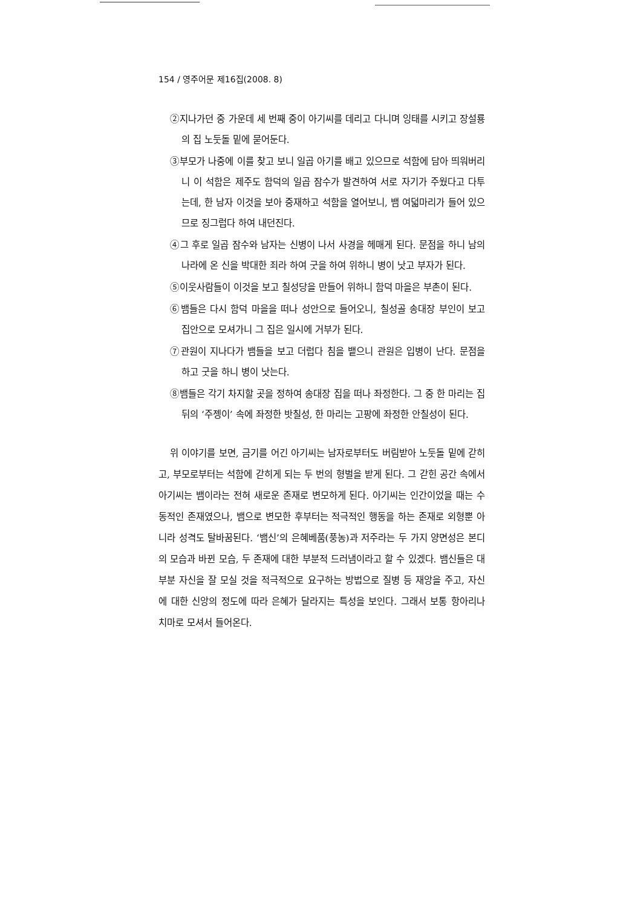154 / 영주어문 제16집(2008. 8)
②지나가던 중 가운데 세 번째 중이 아기씨를 데리고 다니며 잉태를 시키고 장설룡의 집 노둣돌 밑에 묻어둔다.
③부모가 나중에 이를 찾고 보니 일곱 아기를 배고 있으므로 석함에 담아 띄워버리니 이 석함은 제주도 함덕의 일곱 잠수가 발견하여 서로 자기가 주웠다고 다투는데, 한 남자 이것을 보아 중재하고 석함을 열어보니, 뱀 여덟마리가 들어 있으므로 징그럽다 하여 내던진다.
④그 후로 일곱 잠수와 남자는 신병이 나서 사경을 헤매게 된다. 문점을 하니 남의 나라에 온 신을 박대한 죄라 하여 굿을 하여 위하니 병이 낫고 부자가 된다.
⑤이웃사람들이 이것을 보고 칠성당을 만들어 위하니 함덕 마을은 부촌이 된다.
⑥뱀들은 다시 함덕 마을을 떠나 성안으로 들어오니, 칠성골 송대장 부인이 보고 집안으로 모셔가니 그 집은 일시에 거부가 된다.
⑦관원이 지나다가 뱀들을 보고 더럽다 침을 뱉으니 관원은 입병이 난다. 문점을 하고 굿을 하니 병이 낫는다.
⑧뱀들은 각기 차지할 곳을 정하여 송대장 집을 떠나 좌정한다. 그 중 한 마리는 집 뒤의 ‘주젱이’ 속에 좌정한 밧칠성, 한 마리는 고팡에 좌정한 안칠성이 된다.
위 이야기를 보면, 금기를 어긴 아기씨는 남자로부터도 버림받아 노둣돌 밑에 갇히고, 부모로부터는 석함에 갇히게 되는 두 번의 형벌을 받게 된다. 그 갇힌 공간 속에서 아기씨는 뱀이라는 전혀 새로운 존재로 변모하게 된다. 아기씨는 인간이었을 때는 수동적인 존재였으나, 뱀으로 변모한 후부터는 적극적인 행동을 하는 존재로 외형뿐 아니라 성격도 탈바꿈된다. ‘뱀신’의 은혜베품(풍농)과 저주라는 두 가지 양면성은 본디의 모습과 바뀐 모습, 두 존재에 대한 부분적 드러냄이라고 할 수 있겠다. 뱀신들은 대부분 자신을 잘 모실 것을 적극적으로 요구하는 방법으로 질병 등 재앙을 주고, 자신에 대한 신앙의 정도에 따라 은혜가 달라지는 특성을 보인다. 그래서 보통 항아리나 치마로 모셔서 들어온다.